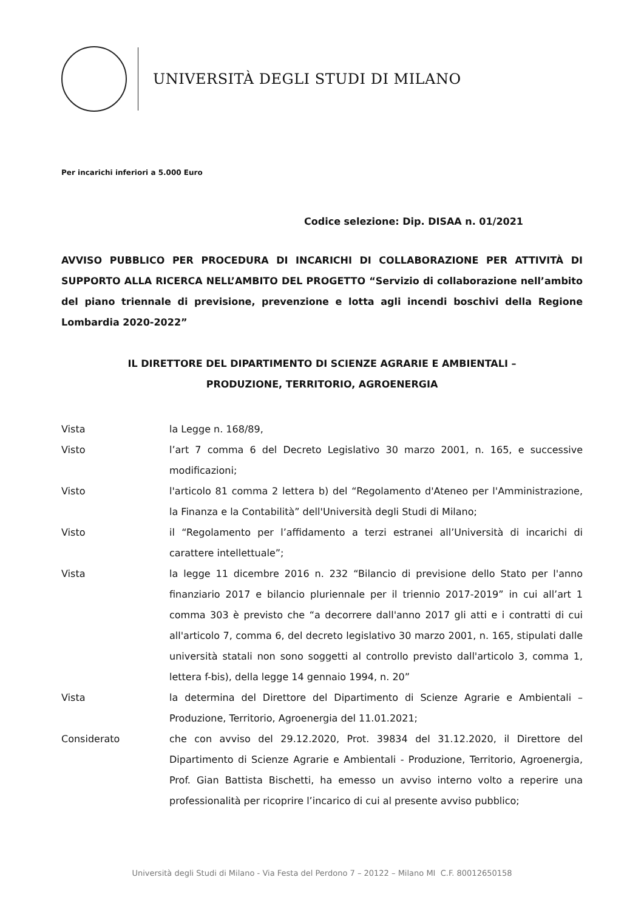UNIVERSITÀ DEGLI STUDI DI MILANO
Per incarichi inferiori a 5.000 Euro
Codice selezione: Dip. DISAA n. 01/2021
AVVISO PUBBLICO PER PROCEDURA DI INCARICHI DI COLLABORAZIONE PER ATTIVITÀ DI SUPPORTO ALLA RICERCA NELL’AMBITO DEL PROGETTO “Servizio di collaborazione nell’ambito del piano triennale di previsione, prevenzione e lotta agli incendi boschivi della Regione Lombardia 2020-2022”
IL DIRETTORE DEL DIPARTIMENTO DI SCIENZE AGRARIE E AMBIENTALI –
PRODUZIONE, TERRITORIO, AGROENERGIA
| Vista | la Legge n. 168/89, |
| Visto | l’art 7 comma 6 del Decreto Legislativo 30 marzo 2001, n. 165, e successive modificazioni; |
| Visto | l'articolo 81 comma 2 lettera b) del “Regolamento d'Ateneo per l'Amministrazione, la Finanza e la Contabilità” dell'Università degli Studi di Milano; |
| Visto | il “Regolamento per l’affidamento a terzi estranei all’Università di incarichi di carattere intellettuale”; |
| Vista | la legge 11 dicembre 2016 n. 232 “Bilancio di previsione dello Stato per l'anno finanziario 2017 e bilancio pluriennale per il triennio 2017-2019” in cui all’art 1 comma 303 è previsto che “a decorrere dall'anno 2017 gli atti e i contratti di cui all'articolo 7, comma 6, del decreto legislativo 30 marzo 2001, n. 165, stipulati dalle università statali non sono soggetti al controllo previsto dall'articolo 3, comma 1, lettera f-bis), della legge 14 gennaio 1994, n. 20” |
| Vista | la determina del Direttore del Dipartimento di Scienze Agrarie e Ambientali – Produzione, Territorio, Agroenergia del 11.01.2021; |
| Considerato | che con avviso del 29.12.2020, Prot. 39834 del 31.12.2020, il Direttore del Dipartimento di Scienze Agrarie e Ambientali - Produzione, Territorio, Agroenergia, Prof. Gian Battista Bischetti, ha emesso un avviso interno volto a reperire una professionalità per ricoprire l’incarico di cui al presente avviso pubblico; |
Università degli Studi di Milano - Via Festa del Perdono 7 – 20122 – Milano MI C.F. 80012650158